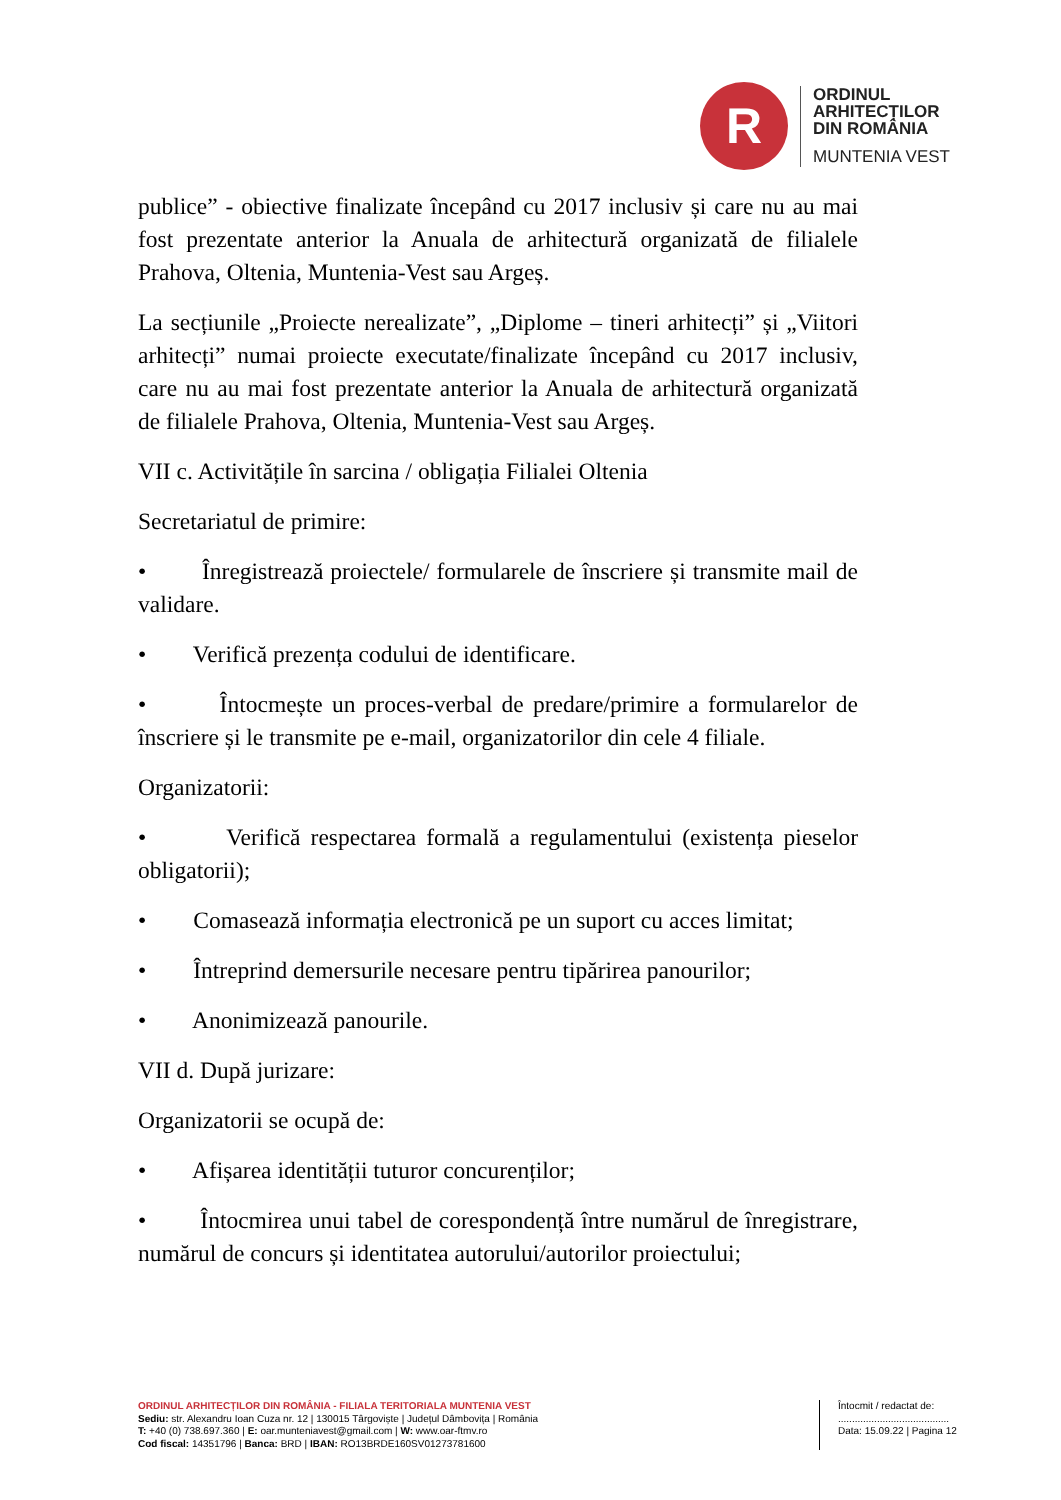R
ORDINUL
ARHITECȚILOR
DIN ROMÂNIA
MUNTENIA VEST
publice” - obiective finalizate începând cu 2017 inclusiv și care nu au mai fost prezentate anterior la Anuala de arhitectură organizată de filialele Prahova, Oltenia, Muntenia-Vest sau Argeș.
La secțiunile „Proiecte nerealizate”, „Diplome – tineri arhitecți” și „Viitori arhitecți” numai proiecte executate/finalizate începând cu 2017 inclusiv, care nu au mai fost prezentate anterior la Anuala de arhitectură organizată de filialele Prahova, Oltenia, Muntenia-Vest sau Argeș.
VII c. Activitățile în sarcina / obligația Filialei Oltenia
Secretariatul de primire:
• Înregistrează proiectele/ formularele de înscriere și transmite mail de validare.
• Verifică prezența codului de identificare.
• Întocmește un proces-verbal de predare/primire a formularelor de înscriere și le transmite pe e-mail, organizatorilor din cele 4 filiale.
Organizatorii:
• Verifică respectarea formală a regulamentului (existența pieselor obligatorii);
• Comasează informația electronică pe un suport cu acces limitat;
• Întreprind demersurile necesare pentru tipărirea panourilor;
• Anonimizează panourile.
VII d. După jurizare:
Organizatorii se ocupă de:
• Afișarea identității tuturor concurenților;
• Întocmirea unui tabel de corespondență între numărul de înregistrare, numărul de concurs și identitatea autorului/autorilor proiectului;
ORDINUL ARHITECȚILOR DIN ROMÂNIA - FILIALA TERITORIALA MUNTENIA VEST
Sediu: str. Alexandru Ioan Cuza nr. 12 | 130015 Târgoviște | Județul Dâmbovița | România
T: +40 (0) 738.697.360 | E: oar.munteniavest@gmail.com | W: www.oar-ftmv.ro
Cod fiscal: 14351796 | Banca: BRD | IBAN: RO13BRDE160SV01273781600
Întocmit / redactat de:
........................................
Data: 15.09.22 | Pagina 12